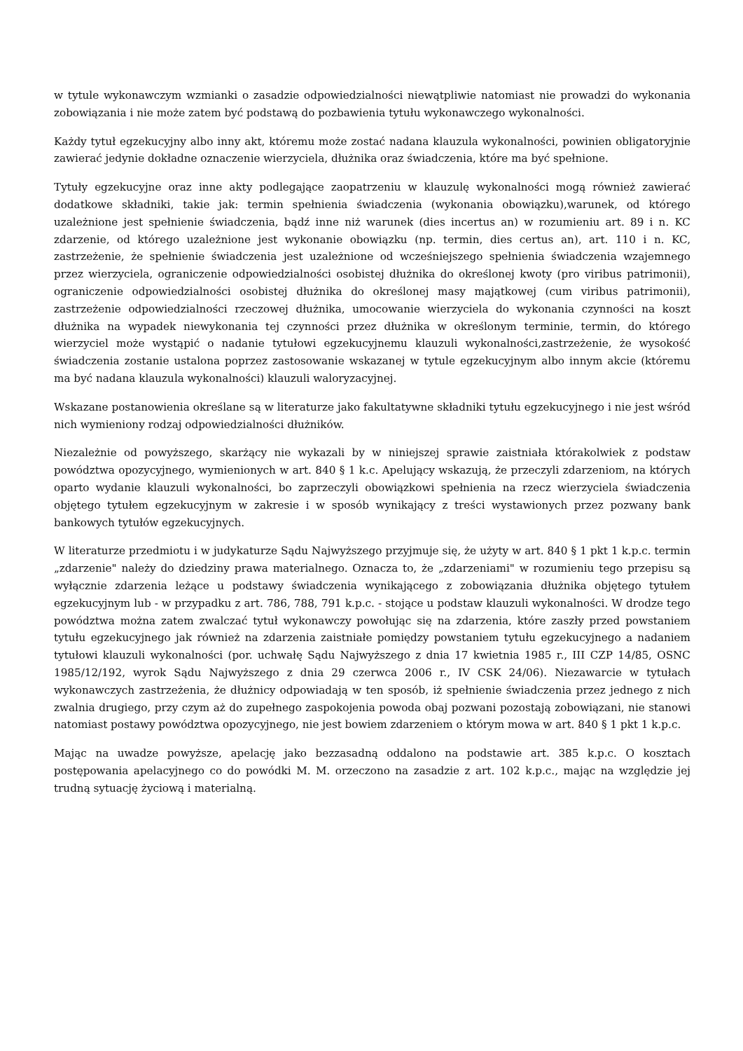w tytule wykonawczym wzmianki o zasadzie odpowiedzialności niewątpliwie natomiast nie prowadzi do wykonania zobowiązania i nie może zatem być podstawą do pozbawienia tytułu wykonawczego wykonalności.
Każdy tytuł egzekucyjny albo inny akt, któremu może zostać nadana klauzula wykonalności, powinien obligatoryjnie zawierać jedynie dokładne oznaczenie wierzyciela, dłużnika oraz świadczenia, które ma być spełnione.
Tytuły egzekucyjne oraz inne akty podlegające zaopatrzeniu w klauzulę wykonalności mogą również zawierać dodatkowe składniki, takie jak: termin spełnienia świadczenia (wykonania obowiązku),warunek, od którego uzależnione jest spełnienie świadczenia, bądź inne niż warunek (dies incertus an) w rozumieniu art. 89 i n. KC zdarzenie, od którego uzależnione jest wykonanie obowiązku (np. termin, dies certus an), art. 110 i n. KC, zastrzeżenie, że spełnienie świadczenia jest uzależnione od wcześniejszego spełnienia świadczenia wzajemnego przez wierzyciela, ograniczenie odpowiedzialności osobistej dłużnika do określonej kwoty (pro viribus patrimonii), ograniczenie odpowiedzialności osobistej dłużnika do określonej masy majątkowej (cum viribus patrimonii), zastrzeżenie odpowiedzialności rzeczowej dłużnika, umocowanie wierzyciela do wykonania czynności na koszt dłużnika na wypadek niewykonania tej czynności przez dłużnika w określonym terminie, termin, do którego wierzyciel może wystąpić o nadanie tytułowi egzekucyjnemu klauzuli wykonalności,zastrzeżenie, że wysokość świadczenia zostanie ustalona poprzez zastosowanie wskazanej w tytule egzekucyjnym albo innym akcie (któremu ma być nadana klauzula wykonalności) klauzuli waloryzacyjnej.
Wskazane postanowienia określane są w literaturze jako fakultatywne składniki tytułu egzekucyjnego i nie jest wśród nich wymieniony rodzaj odpowiedzialności dłużników.
Niezależnie od powyższego, skarżący nie wykazali by w niniejszej sprawie zaistniała którakolwiek z podstaw powództwa opozycyjnego, wymienionych w art. 840 § 1 k.c. Apelujący wskazują, że przeczyli zdarzeniom, na których oparto wydanie klauzuli wykonalności, bo zaprzeczyli obowiązkowi spełnienia na rzecz wierzyciela świadczenia objętego tytułem egzekucyjnym w zakresie i w sposób wynikający z treści wystawionych przez pozwany bank bankowych tytułów egzekucyjnych.
W literaturze przedmiotu i w judykaturze Sądu Najwyższego przyjmuje się, że użyty w art. 840 § 1 pkt 1 k.p.c. termin „zdarzenie" należy do dziedziny prawa materialnego. Oznacza to, że „zdarzeniami" w rozumieniu tego przepisu są wyłącznie zdarzenia leżące u podstawy świadczenia wynikającego z zobowiązania dłużnika objętego tytułem egzekucyjnym lub - w przypadku z art. 786, 788, 791 k.p.c. - stojące u podstaw klauzuli wykonalności. W drodze tego powództwa można zatem zwalczać tytuł wykonawczy powołując się na zdarzenia, które zaszły przed powstaniem tytułu egzekucyjnego jak również na zdarzenia zaistniałe pomiędzy powstaniem tytułu egzekucyjnego a nadaniem tytułowi klauzuli wykonalności (por. uchwałę Sądu Najwyższego z dnia 17 kwietnia 1985 r., III CZP 14/85, OSNC 1985/12/192, wyrok Sądu Najwyższego z dnia 29 czerwca 2006 r., IV CSK 24/06). Niezawarcie w tytułach wykonawczych zastrzeżenia, że dłużnicy odpowiadają w ten sposób, iż spełnienie świadczenia przez jednego z nich zwalnia drugiego, przy czym aż do zupełnego zaspokojenia powoda obaj pozwani pozostają zobowiązani, nie stanowi natomiast postawy powództwa opozycyjnego, nie jest bowiem zdarzeniem o którym mowa w art. 840 § 1 pkt 1 k.p.c.
Mając na uwadze powyższe, apelację jako bezzasadną oddalono na podstawie art. 385 k.p.c. O kosztach postępowania apelacyjnego co do powódki M. M. orzeczono na zasadzie z art. 102 k.p.c., mając na względzie jej trudną sytuację życiową i materialną.